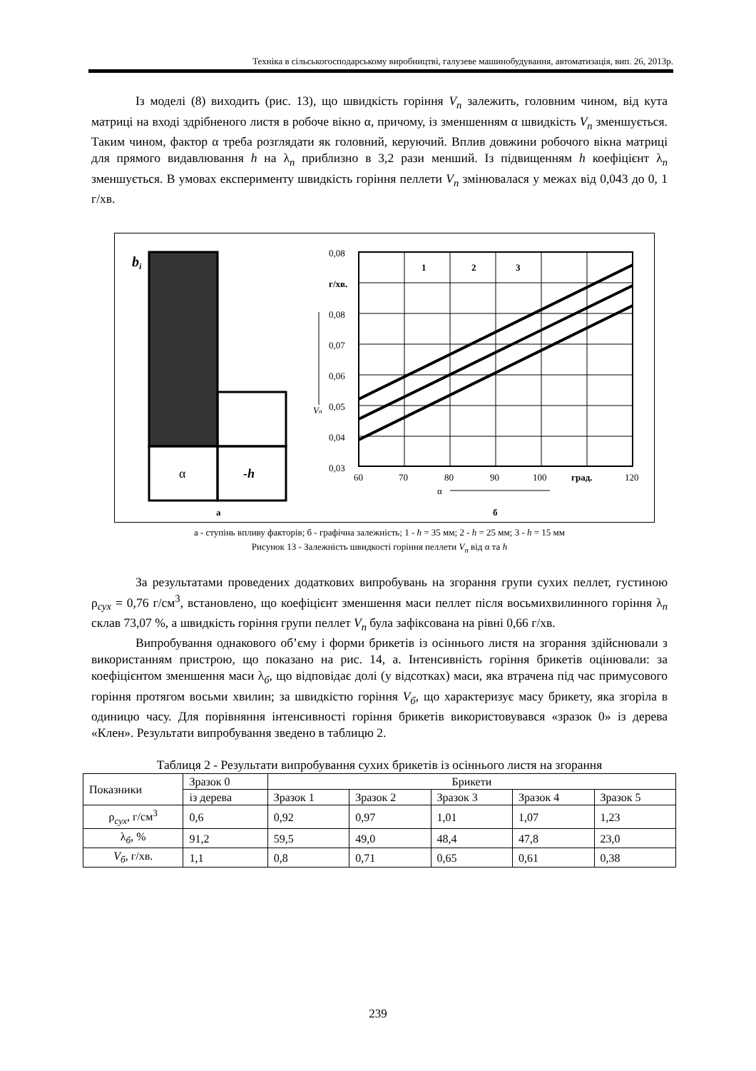Техніка в сільськогосподарському виробництві, галузеве машинобудування, автоматизація, вип. 26, 2013р.
Із моделі (8) виходить (рис. 13), що швидкість горіння V<sub>n</sub> залежить, головним чином, від кута матриці на вході здрібненого листя в робоче вікно α, причому, із зменшенням α швидкість V<sub>n</sub> зменшується. Таким чином, фактор α треба розглядати як головний, керуючий. Вплив довжини робочого вікна матриці для прямого видавлювання h на λ<sub>n</sub> приблизно в 3,2 рази менший. Із підвищенням h коефіцієнт λ<sub>n</sub> зменшується. В умовах експерименту швидкість горіння пеллети V<sub>n</sub> змінювалася у межах від 0,043 до 0, 1 г/хв.
bi
α
-h
а
0,08
г/хв.
0,08
0,07
0,06
0,05
0,04
0,03
60
70
80
90
100
град.
120
1
2
3
Vn
α
б
а - ступінь впливу факторів; б - графічна залежність; 1 - h = 35 мм; 2 - h = 25 мм; 3 - h = 15 мм
Рисунок 13 - Залежність швидкості горіння пеллети V<sub>n</sub> від α та h
За результатами проведених додаткових випробувань на згорання групи сухих пеллет, густиною ρ<sub>сух</sub> = 0,76 г/см<sup>3</sup>, встановлено, що коефіцієнт зменшення маси пеллет після восьмихвилинного горіння λ<sub>n</sub> склав 73,07 %, а швидкість горіння групи пеллет V<sub>n</sub> була зафіксована на рівні 0,66 г/хв.
Випробування однакового об’єму і форми брикетів із осіннього листя на згорання здійснювали з використанням пристрою, що показано на рис. 14, а. Інтенсивність горіння брикетів оцінювали: за коефіцієнтом зменшення маси λ<sub>б</sub>, що відповідає долі (у відсотках) маси, яка втрачена під час примусового горіння протягом восьми хвилин; за швидкістю горіння V<sub>б</sub>, що характеризує масу брикету, яка згоріла в одиницю часу. Для порівняння інтенсивності горіння брикетів використовувався «зразок 0» із дерева «Клен». Результати випробування зведено в таблицю 2.
Таблиця 2 - Результати випробування сухих брикетів із осіннього листя на згорання
| Показники | Зразок 0 | Брикети | | | | |
| --- | --- | --- | --- | --- | --- | --- |
| | із дерева | Зразок 1 | Зразок 2 | Зразок 3 | Зразок 4 | Зразок 5 |
| ρ<sub>сух</sub>, г/см<sup>3</sup> | 0,6 | 0,92 | 0,97 | 1,01 | 1,07 | 1,23 |
| λ<sub>б</sub>, % | 91,2 | 59,5 | 49,0 | 48,4 | 47,8 | 23,0 |
| V<sub>б</sub> , г/хв. | 1,1 | 0,8 | 0,71 | 0,65 | 0,61 | 0,38 |
239